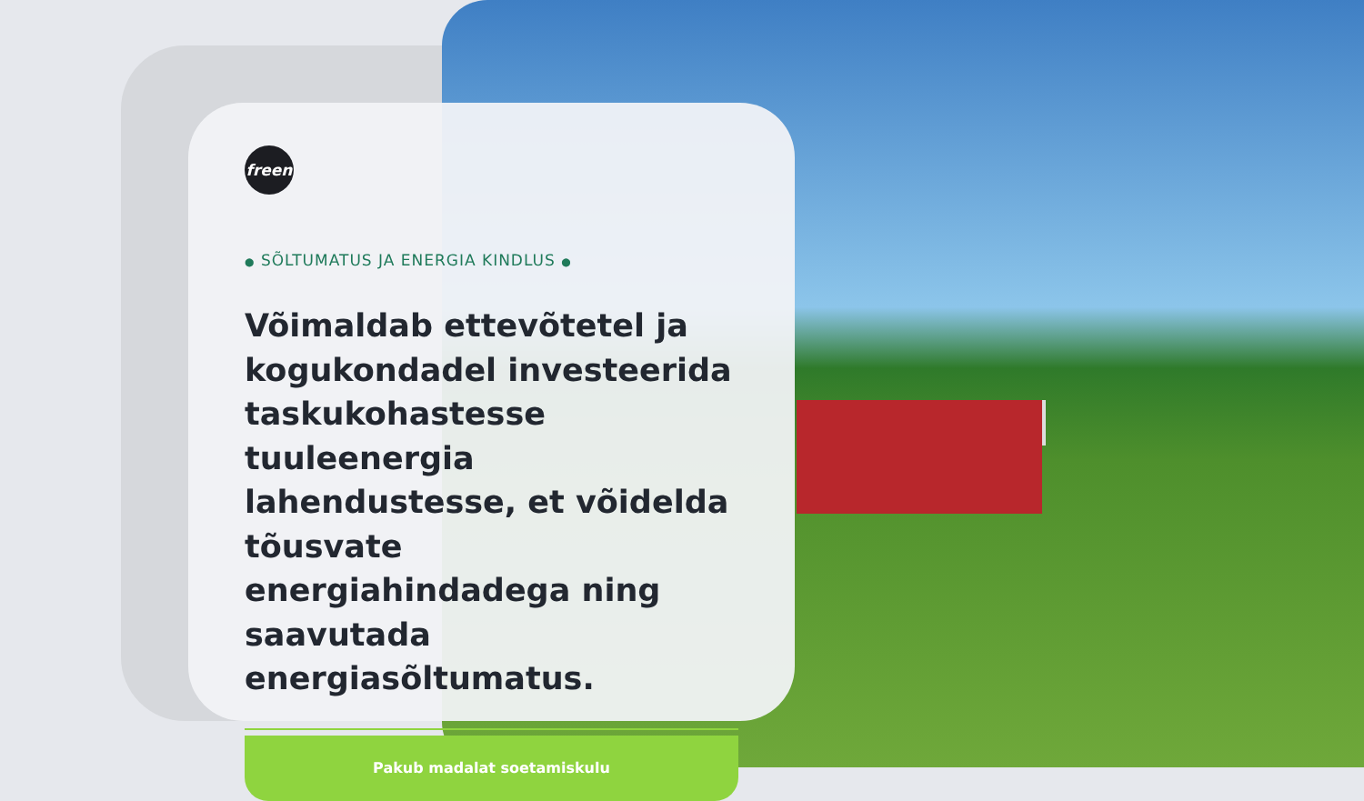freen
● SÕLTUMATUS JA ENERGIA KINDLUS ●
Võimaldab ettevõtetel ja kogukondadel investeerida taskukohastesse tuuleenergia lahendustesse, et võidelda tõusvate energiahindadega ning saavutada energiasõltumatus.
Pakub madalat soetamiskulu